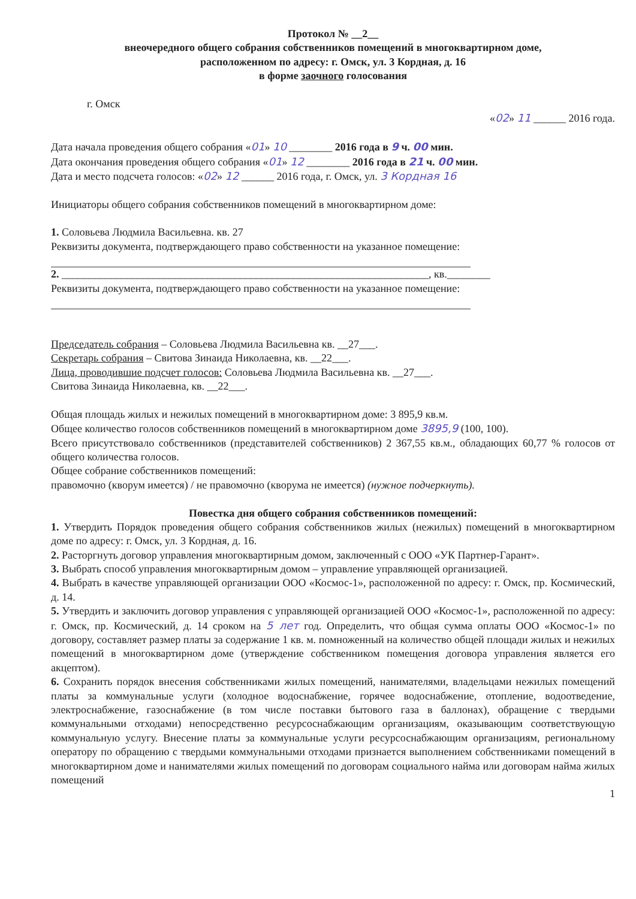Протокол № __2__
внеочередного общего собрания собственников помещений в многоквартирном доме,
расположенном по адресу: г. Омск, ул. 3 Кордная, д. 16
в форме заочного голосования
г. Омск
«02» 11 ______ 2016 года.
Дата начала проведения общего собрания «01» 10 ________ 2016 года в 9 ч. 00 мин.
Дата окончания проведения общего собрания «01» 12 ________ 2016 года в 21 ч. 00 мин.
Дата и место подсчета голосов: «02» 12 ______ 2016 года, г. Омск, ул. 3 Кордная 16
Инициаторы общего собрания собственников помещений в многоквартирном доме:
1. Соловьева Людмила Васильевна. кв. 27
Реквизиты документа, подтверждающего право собственности на указанное помещение:
2. ____________________________________________________________________, кв.________
Реквизиты документа, подтверждающего право собственности на указанное помещение:
Председатель собрания – Соловьева Людмила Васильевна кв. __27___.
Секретарь собрания – Свитова Зинаида Николаевна, кв. __22___.
Лица, проводившие подсчет голосов: Соловьева Людмила Васильевна кв. __27___.
Свитова Зинаида Николаевна, кв. __22___.
Общая площадь жилых и нежилых помещений в многоквартирном доме: 3 895,9 кв.м.
Общее количество голосов собственников помещений в многоквартирном доме 3895,9 (100, 100).
Всего присутствовало собственников (представителей собственников) 2 367,55 кв.м., обладающих 60,77 % голосов от общего количества голосов.
Общее собрание собственников помещений:
правомочно (кворум имеется) / не правомочно (кворума не имеется) (нужное подчеркнуть).
Повестка дня общего собрания собственников помещений:
1. Утвердить Порядок проведения общего собрания собственников жилых (нежилых) помещений в многоквартирном доме по адресу: г. Омск, ул. 3 Кордная, д. 16.
2. Расторгнуть договор управления многоквартирным домом, заключенный с ООО «УК Партнер-Гарант».
3. Выбрать способ управления многоквартирным домом – управление управляющей организацией.
4. Выбрать в качестве управляющей организации ООО «Космос-1», расположенной по адресу: г. Омск, пр. Космический, д. 14.
5. Утвердить и заключить договор управления с управляющей организацией ООО «Космос-1», расположенной по адресу: г. Омск, пр. Космический, д. 14 сроком на 5 лет год. Определить, что общая сумма оплаты ООО «Космос-1» по договору, составляет размер платы за содержание 1 кв. м. помноженный на количество общей площади жилых и нежилых помещений в многоквартирном доме (утверждение собственником помещения договора управления является его акцептом).
6. Сохранить порядок внесения собственниками жилых помещений, нанимателями, владельцами нежилых помещений платы за коммунальные услуги (холодное водоснабжение, горячее водоснабжение, отопление, водоотведение, электроснабжение, газоснабжение (в том числе поставки бытового газа в баллонах), обращение с твердыми коммунальными отходами) непосредственно ресурсоснабжающим организациям, оказывающим соответствующую коммунальную услугу. Внесение платы за коммунальные услуги ресурсоснабжающим организациям, региональному оператору по обращению с твердыми коммунальными отходами признается выполнением собственниками помещений в многоквартирном доме и нанимателями жилых помещений по договорам социального найма или договорам найма жилых помещений
1